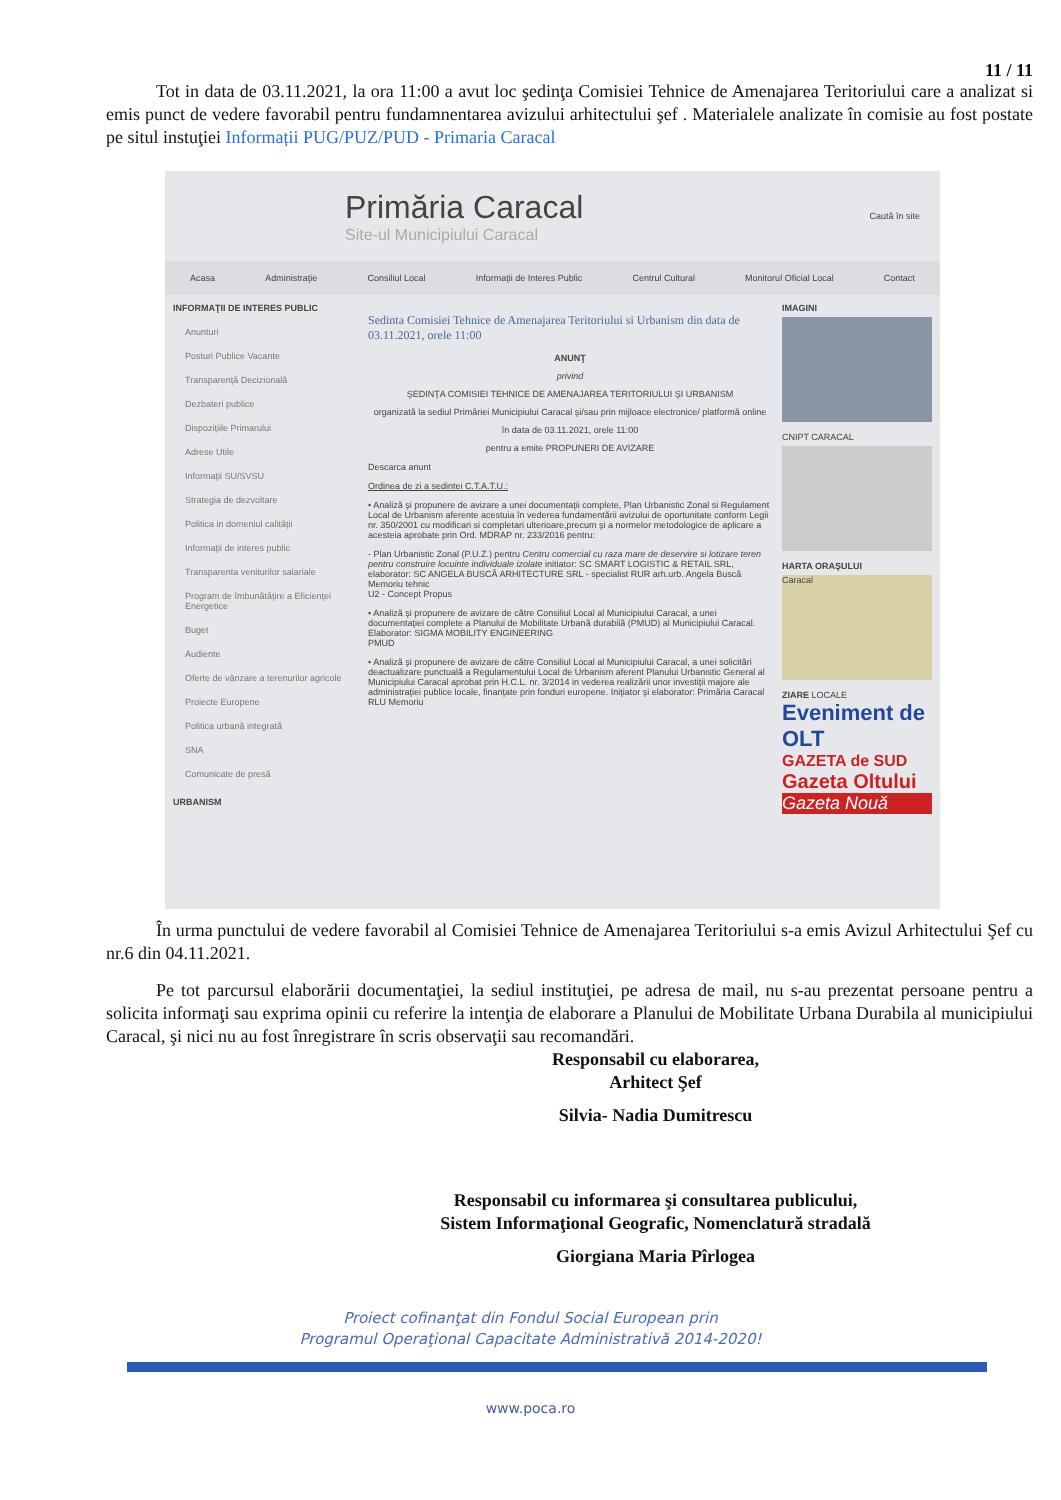11 / 11
Tot in data de 03.11.2021, la ora 11:00 a avut loc şedinţa Comisiei Tehnice de Amenajarea Teritoriului care a analizat si emis punct de vedere favorabil pentru fundamnentarea avizului arhitectului şef . Materialele analizate în comisie au fost postate pe situl instuţiei Informații PUG/PUZ/PUD - Primaria Caracal
Primăria Caracal
Site-ul Municipiului Caracal
Caută în site
Acasa Administraţie Consiliul Local Informaţii de Interes Public Centrul Cultural Monitorul Oficial Local Contact
INFORMAŢII DE INTERES PUBLIC
Anunturi
Posturi Publice Vacante
Transparenţă Decizională
Dezbateri publice
Dispoziţiile Primarului
Adrese Utile
Informaţii SU/SVSU
Strategia de dezvoltare
Politica in domeniul calităţii
Informaţii de interes public
Transparenta veniturilor salariale
Program de îmbunătăţire a Eficienţei Energetice
Buget
Audiente
Oferte de vânzare a terenurilor agricole
Proiecte Europene
Politica urbană integrată
SNA
Comunicate de presă
URBANISM
Sedinta Comisiei Tehnice de Amenajarea Teritoriului si Urbanism din data de 03.11.2021, orele 11:00
ANUNŢ
privind
ŞEDINŢA COMISIEI TEHNICE DE AMENAJAREA TERITORIULUI ŞI URBANISM
organizată la sediul Primăriei Municipiului Caracal şi/sau prin mijloace electronice/ platformă online
în data de 03.11.2021, orele 11:00
pentru a emite PROPUNERI DE AVIZARE
Descarca anunt
Ordinea de zi a sedintei C.T.A.T.U.:
• Analiză şi propunere de avizare a unei documentaţii complete, Plan Urbanistic Zonal si Regulament Local de Urbanism aferente acestuia în vederea fundamentării avizului de oportunitate conform Legii nr. 350/2001 cu modificari si completari ulterioare,precum şi a normelor metodologice de aplicare a acesteia aprobate prin Ord. MDRAP nr. 233/2016 pentru:
- Plan Urbanistic Zonal (P.U.Z.) pentru Centru comercial cu raza mare de deservire si lotizare teren pentru construire locuinte individuale izolate initiator: SC SMART LOGISTIC & RETAIL SRL, elaborator: SC ANGELA BUSCĂ ARHITECTURE SRL - specialist RUR arh.urb. Angela Buscă
Memoriu tehnic
U2 - Concept Propus
• Analiză şi propunere de avizare de către Consiliul Local al Municipiului Caracal, a unei documentaţiei complete a Planului de Mobilitate Urbană durabilă (PMUD) al Municipiului Caracal. Elaborator: SIGMA MOBILITY ENGINEERING
PMUD
• Analiză şi propunere de avizare de către Consiliul Local al Municipiului Caracal, a unei solicitări deactualizare punctuală a Regulamentului Local de Urbanism aferent Planului Urbanistic General al Municipiului Caracal aprobat prin H.C.L. nr. 3/2014 in vederea realizării unor investiţii majore ale administraţiei publice locale, finanţate prin fonduri europene. Iniţiator şi elaborator: Primăria Caracal
RLU Memoriu
IMAGINI
CNIPT CARACAL
HARTA ORAŞULUI
Caracal
ZIARE LOCALE
Eveniment de OLT
GAZETA de SUD
Gazeta Oltului
Gazeta Nouă
În urma punctului de vedere favorabil al Comisiei Tehnice de Amenajarea Teritoriului s-a emis Avizul Arhitectului Şef cu nr.6 din 04.11.2021.
Pe tot parcursul elaborării documentaţiei, la sediul instituţiei, pe adresa de mail, nu s-au prezentat persoane pentru a solicita informaţi sau exprima opinii cu referire la intenţia de elaborare a Planului de Mobilitate Urbana Durabila al municipiului Caracal, şi nici nu au fost înregistrare în scris observaţii sau recomandări.
Responsabil cu elaborarea,
Arhitect Şef
Silvia- Nadia Dumitrescu
Responsabil cu informarea şi consultarea publicului,
Sistem Informaţional Geografic, Nomenclatură stradală
Giorgiana Maria Pîrlogea
Proiect cofinanţat din Fondul Social European prin
Programul Operaţional Capacitate Administrativă 2014-2020!
www.poca.ro